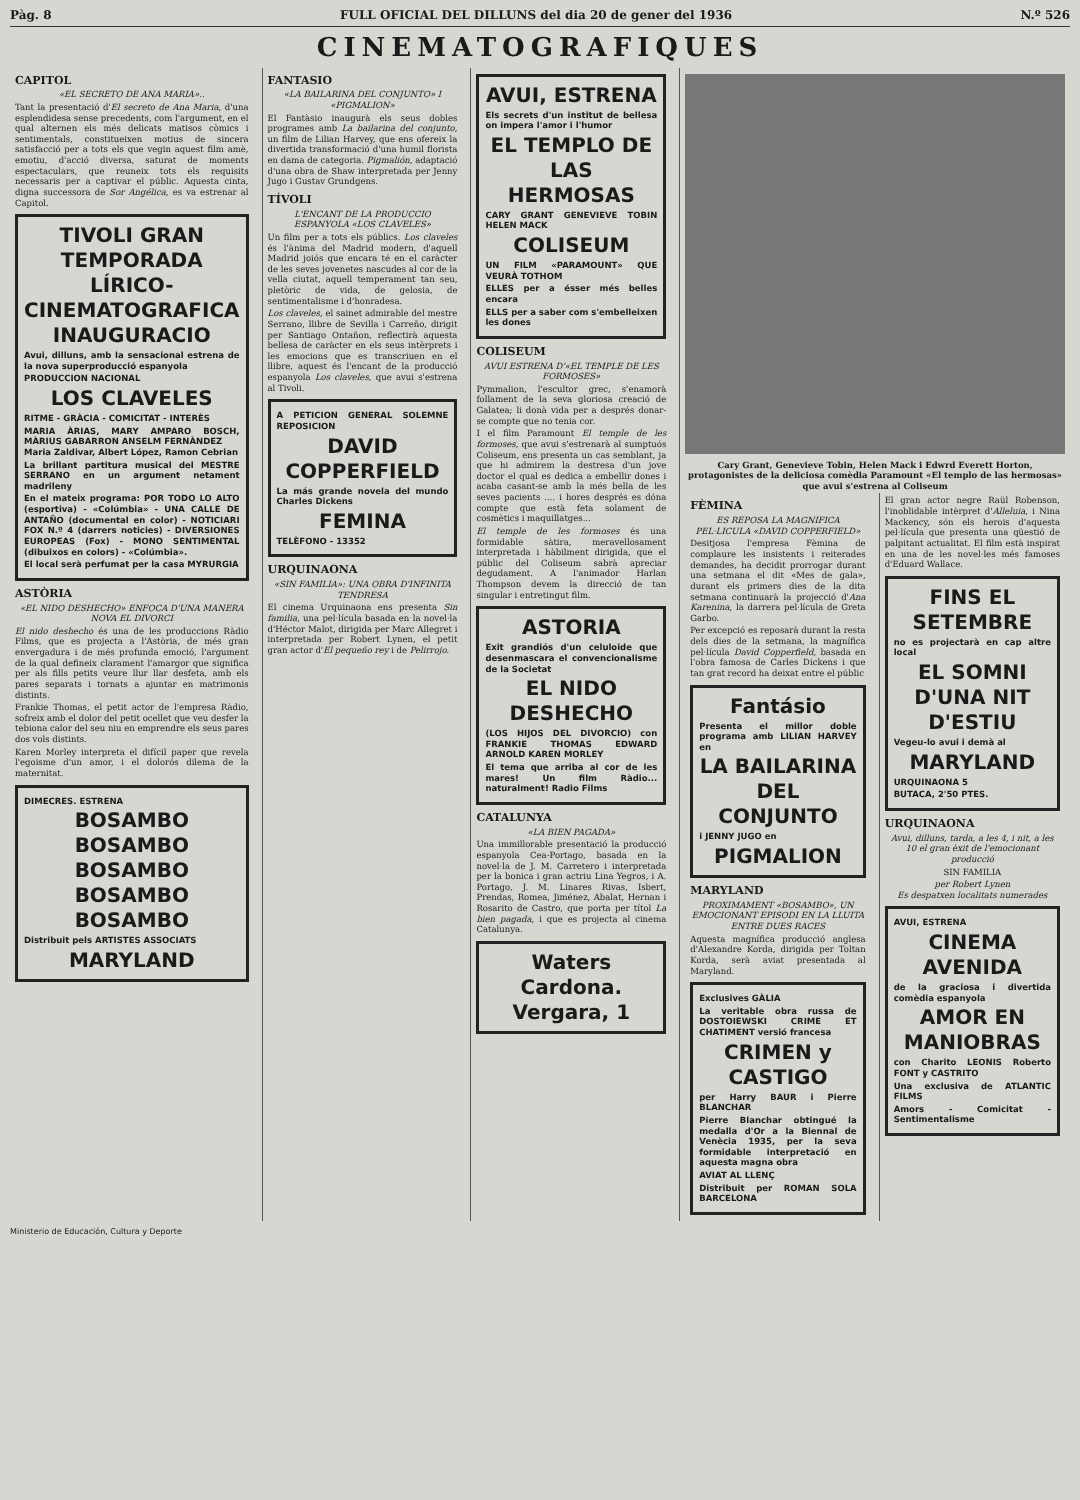Pàg. 8 FULL OFICIAL DEL DILLUNS del dia 20 de gener del 1936 N.º 526
CINEMATOGRAFIQUES
CAPITOL
«EL SECRETO DE ANA MARIA»..
Tant la presentació d'El secreto de Ana Maria, d'una esplendidesa sense precedents, com l'argument, en el qual alternen els més delicats matisos còmics i sentimentals, constitueixen motius de sincera satisfacció per a tots els que vegin aquest film amè, emotiu, d'acció diversa, saturat de moments espectaculars, que reuneix tots els requisits necessaris per a captivar el públic. Aquesta cinta, digna successora de Sor Angélica, es va estrenar al Capitol.
TIVOLI GRAN TEMPORADA LÍRICO-CINEMATOGRAFICA INAUGURACIO
Avui, dilluns, amb la sensacional estrena de la nova superproducció espanyola
PRODUCCION NACIONAL
LOS CLAVELES
RITME - GRÀCIA - COMICITAT - INTERÈS
MARIA ÀRIAS, MARY AMPARO BOSCH, MÀRIUS GABARRON ANSELM FERNÀNDEZ
Maria Zaldivar, Albert López, Ramon Cebrian
La brillant partitura musical del MESTRE SERRANO en un argument netament madrileny
En el mateix programa: POR TODO LO ALTO (esportiva) - «Colúmbia» - UNA CALLE DE ANTAÑO (documental en color) - NOTICIARI FOX N.º 4 (darrers noticies) - DIVERSIONES EUROPEAS (Fox) - MONO SENTIMENTAL (dibuixos en colors) - «Colúmbia».
El local serà perfumat per la casa MYRURGIA
ASTÒRIA
«EL NIDO DESHECHO» ENFOCA D'UNA MANERA NOVA EL DIVORCI
El nido deshecho és una de les produccions Ràdio Films, que es projecta a l'Astòria, de més gran envergadura i de més profunda emoció, l'argument de la qual defineix clarament l'amargor que significa per als fills petits veure llur llar desfeta, amb els pares separats i tornats a ajuntar en matrimonis distints.
Frankie Thomas, el petit actor de l'empresa Ràdio, sofreix amb el dolor del petit ocellet que veu desfer la tebiona calor del seu niu en emprendre els seus pares dos vols distints.
Karen Morley interpreta el difícil paper que revela l'egoisme d'un amor, i el dolorós dilema de la maternitat.
DIMECRES. ESTRENA
BOSAMBO
BOSAMBO
BOSAMBO
BOSAMBO
BOSAMBO
Distribuit pels ARTISTES ASSOCIATS
MARYLAND
FANTASIO
«LA BAILARINA DEL CONJUNTO» I «PIGMALION»
El Fantàsio inaugurà els seus dobles programes amb La bailarina del conjunto, un film de Lilian Harvey, que ens ofereix la divertida transformació d'una humil florista en dama de categoria. Pigmalión, adaptació d'una obra de Shaw interpretada per Jenny Jugo i Gustav Grundgens.
TÍVOLI
L'ENCANT DE LA PRODUCCIO ESPANYOLA «LOS CLAVELES»
Un film per a tots els públics. Los claveles és l'ànima del Madrid modern, d'aquell Madrid joiós que encara té en el caràcter de les seves jovenetes nascudes al cor de la vella ciutat, aquell temperament tan seu, pletòric de vida, de gelosia, de sentimentalisme i d'honradesa.
Los claveles, el sainet admirable del mestre Serrano, llibre de Sevilla i Carreño, dirigit per Santiago Ontañon, reflectirà aquesta bellesa de caràcter en els seus intèrprets i les emocions que es transcriuen en el llibre, aquest és l'encant de la producció espanyola Los claveles, que avui s'estrena al Tivoli.
A PETICION GENERAL SOLEMNE REPOSICION
DAVID COPPERFIELD
La más grande novela del mundo Charles Dickens
FEMINA
TELÈFONO - 13352
URQUINAONA
«SIN FAMILIA»: UNA OBRA D'INFINITA TENDRESA
El cinema Urquinaona ens presenta Sin familia, una pel·lícula basada en la novel·la d'Héctor Malot, dirigida per Marc Allegret i interpretada per Robert Lynen, el petit gran actor d'El pequeño rey i de Pelirrojo.
AVUI, ESTRENA
Els secrets d'un institut de bellesa on impera l'amor i l'humor
EL TEMPLO DE LAS HERMOSAS
CARY GRANT GENEVIEVE TOBIN HELEN MACK
COLISEUM
UN FILM «PARAMOUNT» QUE VEURÀ TOTHOM
ELLES per a ésser més belles encara
ELLS per a saber com s'embelleixen les dones
COLISEUM
AVUI ESTRENA D'«EL TEMPLE DE LES FORMOSES»
Pymmalion, l'escultor grec, s'enamorà follament de la seva gloriosa creació de Galatea; li donà vida per a després donar-se compte que no tenia cor.
I el film Paramount El temple de les formoses, que avui s'estrenarà al sumptuós Coliseum, ens presenta un cas semblant, ja que hi admirem la destresa d'un jove doctor el qual es dedica a embellir dones i acaba casant-se amb la més bella de les seves pacients .... i hores després es dóna compte que està feta solament de cosmètics i maquillatges...
El temple de les formoses és una formidable sàtira, meravellosament interpretada i hàbilment dirigida, que el públic del Coliseum sabrà apreciar degudament. A l'animador Harlan Thompson devem la direcció de tan singular i entretingut film.
ASTORIA
Exit grandiós d'un celuloide que desenmascara el convencionalisme de la Societat
EL NIDO DESHECHO
(LOS HIJOS DEL DIVORCIO) con FRANKIE THOMAS EDWARD ARNOLD KAREN MORLEY
El tema que arriba al cor de les mares! Un film Ràdio... naturalment! Radio Films
CATALUNYA
«LA BIEN PAGADA»
Una immillorable presentació la producció espanyola Cea-Portago, basada en la novel·la de J. M. Carretero i interpretada per la bonica i gran actriu Lina Yegros, i A. Portago, J. M. Linares Rivas, Isbert, Prendas, Romea, Jiménez, Abalat, Hernan i Rosarito de Castro, que porta per títol La bien pagada, i que es projecta al cinema Catalunya.
Waters Cardona. Vergara, 1
Cary Grant, Genevieve Tobin, Helen Mack i Edwrd Everett Horton, protagonistes de la deliciosa comèdia Paramount «El templo de las hermosas» que avui s'estrena al Coliseum
FÈMINA
ES REPOSA LA MAGNIFICA PEL·LICULA «DAVID COPPERFIELD»
Desitjosa l'empresa Fèmina de complaure les insistents i reiterades demandes, ha decidit prorrogar durant una setmana el dit «Mes de gala», durant els primers dies de la dita setmana continuarà la projecció d'Ana Karenina, la darrera pel·lícula de Greta Garbo.
Per excepció es reposarà durant la resta dels dies de la setmana, la magnífica pel·lícula David Copperfield, basada en l'obra famosa de Carles Dickens i que tan grat record ha deixat entre el públic
Fantásio
Presenta el millor doble programa amb LILIAN HARVEY en
LA BAILARINA DEL CONJUNTO
i JENNY JUGO en
PIGMALION
MARYLAND
PROXIMAMENT «BOSAMBO», UN EMOCIONANT EPISODI EN LA LLUITA ENTRE DUES RACES
Aquesta magnífica producció anglesa d'Alexandre Korda, dirigida per Toltan Korda, serà aviat presentada al Maryland.
Exclusives GÀLIA
La veritable obra russa de DOSTOIEWSKI CRIME ET CHATIMENT versió francesa
CRIMEN y CASTIGO
per Harry BAUR i Pierre BLANCHAR
Pierre Blanchar obtingué la medalla d'Or a la Biennal de Venècia 1935, per la seva formidable interpretació en aquesta magna obra
AVIAT AL LLENÇ
Distribuit per ROMAN SOLA BARCELONA
El gran actor negre Raül Robenson, l'inoblidable intèrpret d'Alleluia, i Nina Mackency, són els herois d'aquesta pel·lícula que presenta una qüestió de palpitant actualitat. El film està inspirat en una de les novel·les més famoses d'Eduard Wallace.
FINS EL SETEMBRE
no es projectarà en cap altre local
EL SOMNI D'UNA NIT D'ESTIU
Vegeu-lo avui i demà al
MARYLAND
URQUINAONA 5
BUTACA, 2'50 PTES.
URQUINAONA
Avui, dilluns, tarda, a les 4, i nit, a les 10 el gran èxit de l'emocionant producció
SIN FAMILIA
per Robert Lynen
Es despatxen localitats numerades
AVUI, ESTRENA
CINEMA AVENIDA
de la graciosa i divertida comèdia espanyola
AMOR EN MANIOBRAS
con Charito LEONIS Roberto FONT y CASTRITO
Una exclusiva de ATLANTIC FILMS
Amors - Comicitat - Sentimentalisme
Ministerio de Educación, Cultura y Deporte